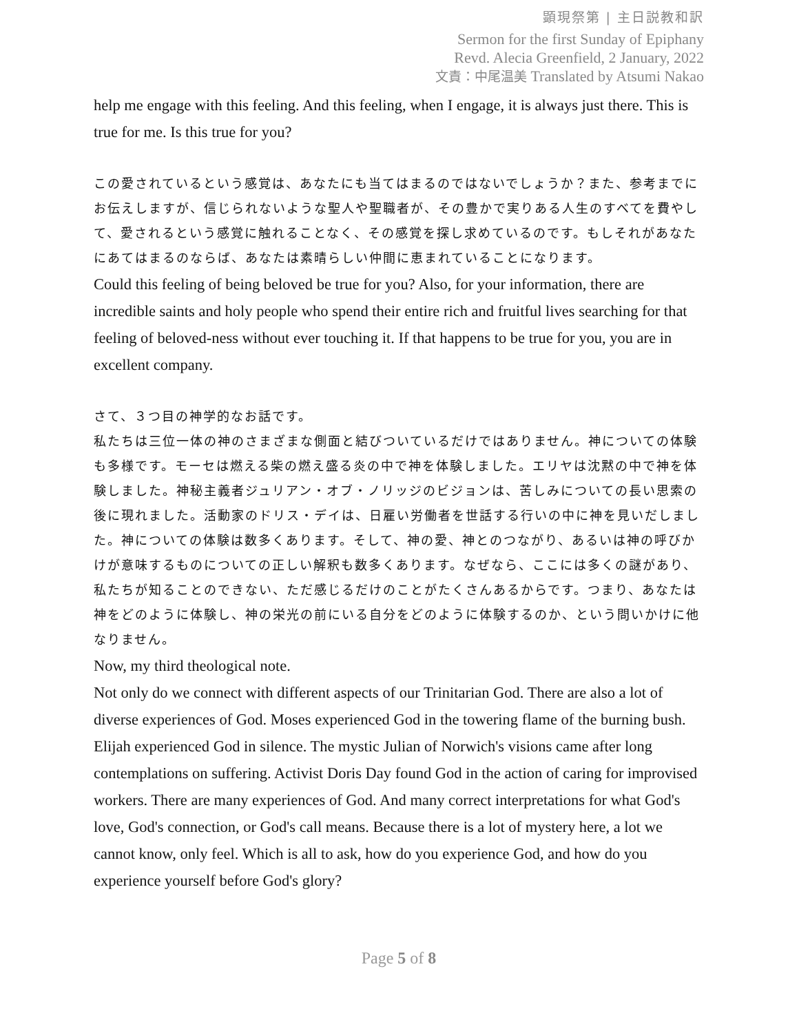顕現祭第 | 主日説教和訳
Sermon for the first Sunday of Epiphany
Revd. Alecia Greenfield, 2 January, 2022
文責：中尾温美 Translated by Atsumi Nakao
help me engage with this feeling. And this feeling, when I engage, it is always just there. This is true for me. Is this true for you?
この愛されているという感覚は、あなたにも当てはまるのではないでしょうか？また、参考までにお伝えしますが、信じられないような聖人や聖職者が、その豊かで実りある人生のすべてを費やして、愛されるという感覚に触れることなく、その感覚を探し求めているのです。もしそれがあなたにあてはまるのならば、あなたは素晴らしい仲間に恵まれていることになります。
Could this feeling of being beloved be true for you? Also, for your information, there are incredible saints and holy people who spend their entire rich and fruitful lives searching for that feeling of beloved-ness without ever touching it. If that happens to be true for you, you are in excellent company.
さて、３つ目の神学的なお話です。
私たちは三位一体の神のさまざまな側面と結びついているだけではありません。神についての体験も多様です。モーセは燃える柴の燃え盛る炎の中で神を体験しました。エリヤは沈黙の中で神を体験しました。神秘主義者ジュリアン・オブ・ノリッジのビジョンは、苦しみについての長い思索の後に現れました。活動家のドリス・デイは、日雇い労働者を世話する行いの中に神を見いだしました。神についての体験は数多くあります。そして、神の愛、神とのつながり、あるいは神の呼びかけが意味するものについての正しい解釈も数多くあります。なぜなら、ここには多くの謎があり、私たちが知ることのできない、ただ感じるだけのことがたくさんあるからです。つまり、あなたは神をどのように体験し、神の栄光の前にいる自分をどのように体験するのか、という問いかけに他なりません。
Now, my third theological note.
Not only do we connect with different aspects of our Trinitarian God. There are also a lot of diverse experiences of God. Moses experienced God in the towering flame of the burning bush. Elijah experienced God in silence. The mystic Julian of Norwich's visions came after long contemplations on suffering. Activist Doris Day found God in the action of caring for improvised workers. There are many experiences of God. And many correct interpretations for what God's love, God's connection, or God's call means. Because there is a lot of mystery here, a lot we cannot know, only feel. Which is all to ask, how do you experience God, and how do you experience yourself before God's glory?
Page 5 of 8